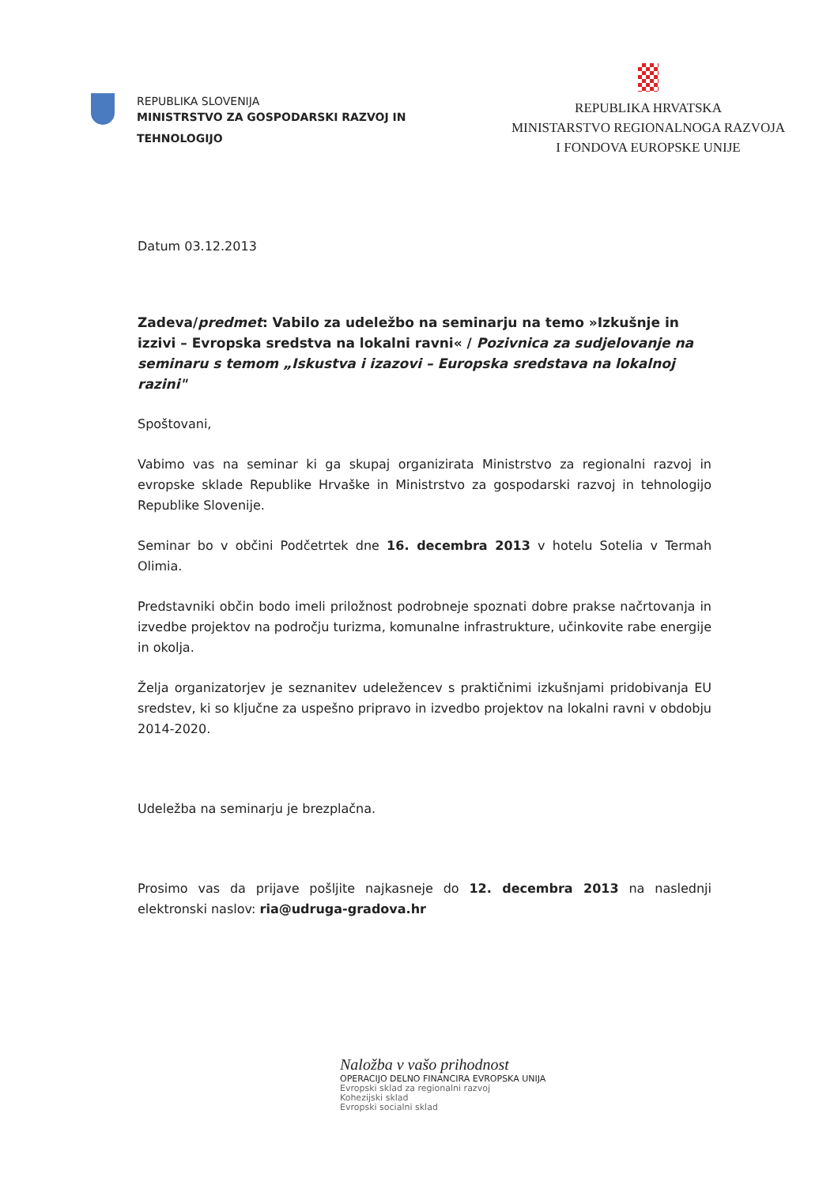REPUBLIKA SLOVENIJA
MINISTRSTVO ZA GOSPODARSKI RAZVOJ IN
TEHNOLOGIJO
REPUBLIKA HRVATSKA
MINISTARSTVO REGIONALNOGA RAZVOJA
I FONDOVA EUROPSKE UNIJE
Datum 03.12.2013
Zadeva/predmet: Vabilo za udeležbo na seminarju na temo »Izkušnje in izzivi – Evropska sredstva na lokalni ravni« / Pozivnica za sudjelovanje na seminaru s temom „Iskustva i izazovi – Europska sredstava na lokalnoj razini"
Spoštovani,
Vabimo vas na seminar ki ga skupaj organizirata Ministrstvo za regionalni razvoj in evropske sklade Republike Hrvaške in Ministrstvo za gospodarski razvoj in tehnologijo Republike Slovenije.
Seminar bo v občini Podčetrtek dne 16. decembra 2013 v hotelu Sotelia v Termah Olimia.
Predstavniki občin bodo imeli priložnost podrobneje spoznati dobre prakse načrtovanja in izvedbe projektov na področju turizma, komunalne infrastrukture, učinkovite rabe energije in okolja.
Želja organizatorjev je seznanitev udeležencev s praktičnimi izkušnjami pridobivanja EU sredstev, ki so ključne za uspešno pripravo in izvedbo projektov na lokalni ravni v obdobju 2014-2020.
Udeležba na seminarju je brezplačna.
Prosimo vas da prijave pošljite najkasneje do 12. decembra 2013 na naslednji elektronski naslov: ria@udruga-gradova.hr
Naložba v vašo prihodnost
OPERACIJO DELNO FINANCIRA EVROPSKA UNIJA
Evropski sklad za regionalni razvoj
Kohezijski sklad
Evropski socialni sklad